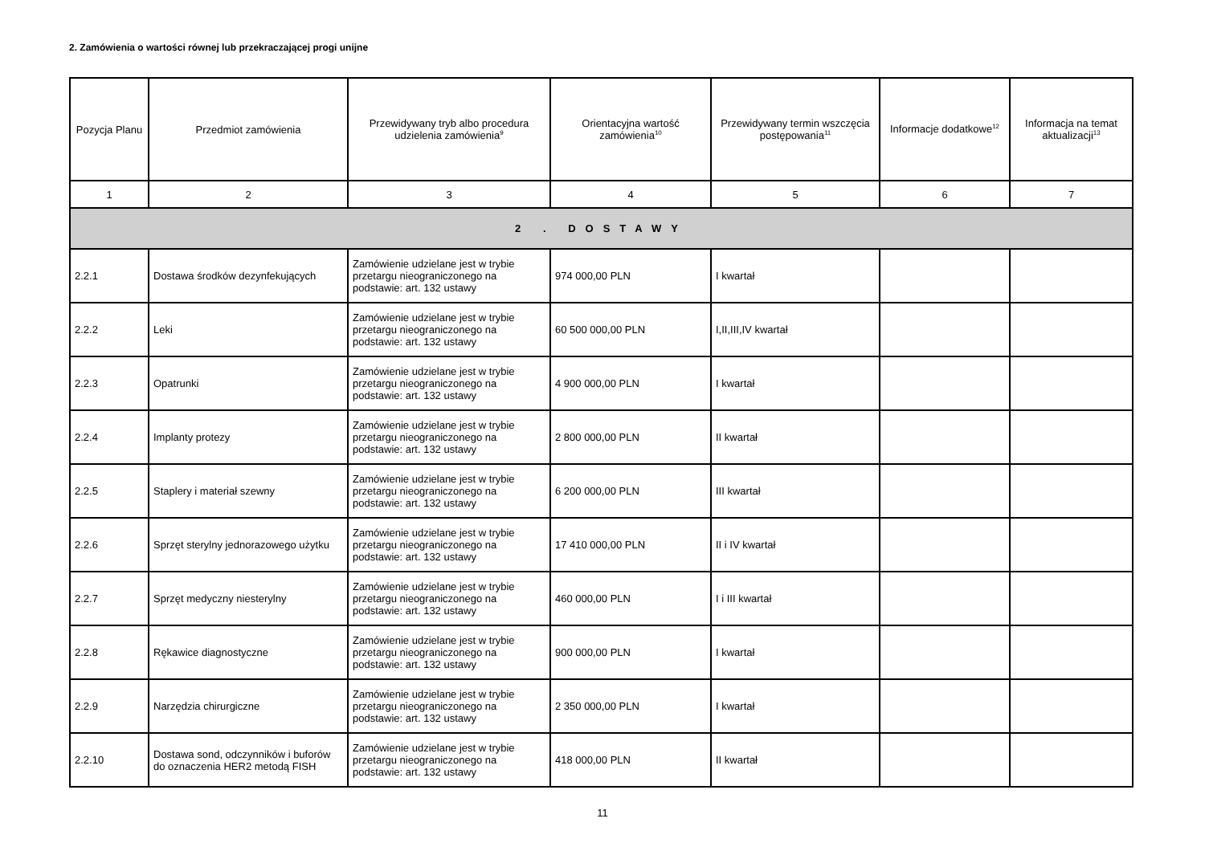2. Zamówienia o wartości równej lub przekraczającej progi unijne
| Pozycja Planu | Przedmiot zamówienia | Przewidywany tryb albo procedura udzielenia zamówienia<sup>9</sup> | Orientacyjna wartość zamówienia<sup>10</sup> | Przewidywany termin wszczęcia postępowania<sup>11</sup> | Informacje dodatkowe<sup>12</sup> | Informacja na temat aktualizacji<sup>13</sup> |
| --- | --- | --- | --- | --- | --- | --- |
| 1 | 2 | 3 | 4 | 5 | 6 | 7 |
| 2 . DOSTAWY | | | | | | |
| 2.2.1 | Dostawa środków dezynfekujących | Zamówienie udzielane jest w trybie przetargu nieograniczonego na podstawie: art. 132 ustawy | 974 000,00 PLN | I kwartał | | |
| 2.2.2 | Leki | Zamówienie udzielane jest w trybie przetargu nieograniczonego na podstawie: art. 132 ustawy | 60 500 000,00 PLN | I,II,III,IV kwartał | | |
| 2.2.3 | Opatrunki | Zamówienie udzielane jest w trybie przetargu nieograniczonego na podstawie: art. 132 ustawy | 4 900 000,00 PLN | I kwartał | | |
| 2.2.4 | Implanty protezy | Zamówienie udzielane jest w trybie przetargu nieograniczonego na podstawie: art. 132 ustawy | 2 800 000,00 PLN | II kwartał | | |
| 2.2.5 | Staplery i materiał szewny | Zamówienie udzielane jest w trybie przetargu nieograniczonego na podstawie: art. 132 ustawy | 6 200 000,00 PLN | III kwartał | | |
| 2.2.6 | Sprzęt sterylny jednorazowego użytku | Zamówienie udzielane jest w trybie przetargu nieograniczonego na podstawie: art. 132 ustawy | 17 410 000,00 PLN | II i IV kwartał | | |
| 2.2.7 | Sprzęt medyczny niesterylny | Zamówienie udzielane jest w trybie przetargu nieograniczonego na podstawie: art. 132 ustawy | 460 000,00 PLN | I i III kwartał | | |
| 2.2.8 | Rękawice diagnostyczne | Zamówienie udzielane jest w trybie przetargu nieograniczonego na podstawie: art. 132 ustawy | 900 000,00 PLN | I kwartał | | |
| 2.2.9 | Narzędzia chirurgiczne | Zamówienie udzielane jest w trybie przetargu nieograniczonego na podstawie: art. 132 ustawy | 2 350 000,00 PLN | I kwartał | | |
| 2.2.10 | Dostawa sond, odczynników i buforów do oznaczenia HER2 metodą FISH | Zamówienie udzielane jest w trybie przetargu nieograniczonego na podstawie: art. 132 ustawy | 418 000,00 PLN | II kwartał | | |
11